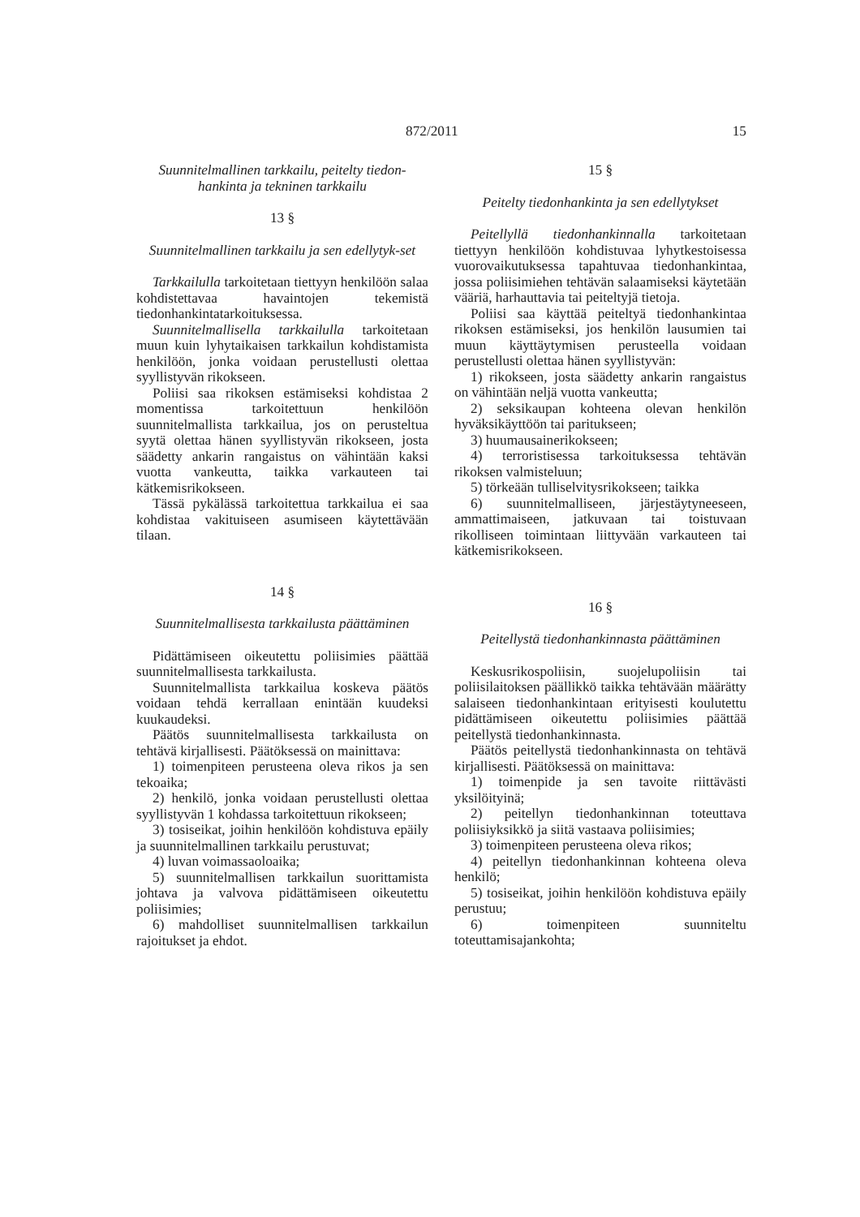872/2011 15
Suunnitelmallinen tarkkailu, peitelty tiedon-hankinta ja tekninen tarkkailu
13 §
Suunnitelmallinen tarkkailu ja sen edellytyk-set
Tarkkailulla tarkoitetaan tiettyyn henkilöön salaa kohdistettavaa havaintojen tekemistä tiedonhankintatarkoituksessa.
Suunnitelmallisella tarkkailulla tarkoitetaan muun kuin lyhytaikaisen tarkkailun kohdistamista henkilöön, jonka voidaan perustellusti olettaa syyllistyvän rikokseen.
Poliisi saa rikoksen estämiseksi kohdistaa 2 momentissa tarkoitettuun henkilöön suunnitelmallista tarkkailua, jos on perusteltua syytä olettaa hänen syyllistyvän rikokseen, josta säädetty ankarin rangaistus on vähintään kaksi vuotta vankeutta, taikka varkauteen tai kätkemisrikokseen.
Tässä pykälässä tarkoitettua tarkkailua ei saa kohdistaa vakituiseen asumiseen käytettävään tilaan.
14 §
Suunnitelmallisesta tarkkailusta päättäminen
Pidättämiseen oikeutettu poliisimies päättää suunnitelmallisesta tarkkailusta.
Suunnitelmallista tarkkailua koskeva päätös voidaan tehdä kerrallaan enintään kuudeksi kuukaudeksi.
Päätös suunnitelmallisesta tarkkailusta on tehtävä kirjallisesti. Päätöksessä on mainittava:
1) toimenpiteen perusteena oleva rikos ja sen tekoaika;
2) henkilö, jonka voidaan perustellusti olettaa syyllistyvän 1 kohdassa tarkoitettuun rikokseen;
3) tosiseikat, joihin henkilöön kohdistuva epäily ja suunnitelmallinen tarkkailu perustuvat;
4) luvan voimassaoloaika;
5) suunnitelmallisen tarkkailun suorittamista johtava ja valvova pidättämiseen oikeutettu poliisimies;
6) mahdolliset suunnitelmallisen tarkkailun rajoitukset ja ehdot.
15 §
Peitelty tiedonhankinta ja sen edellytykset
Peitellyllä tiedonhankinnalla tarkoitetaan tiettyyn henkilöön kohdistuvaa lyhytkestoisessa vuorovaikutuksessa tapahtuvaa tiedonhankintaa, jossa poliisimiehen tehtävän salaamiseksi käytetään vääriä, harhauttavia tai peiteltyjä tietoja.
Poliisi saa käyttää peiteltyä tiedonhankintaa rikoksen estämiseksi, jos henkilön lausumien tai muun käyttäytymisen perusteella voidaan perustellusti olettaa hänen syyllistyvän:
1) rikokseen, josta säädetty ankarin rangaistus on vähintään neljä vuotta vankeutta;
2) seksikaupan kohteena olevan henkilön hyväksikäyttöön tai paritukseen;
3) huumausainerikokseen;
4) terroristisessa tarkoituksessa tehtävän rikoksen valmisteluun;
5) törkeään tulliselvitysrikokseen; taikka
6) suunnitelmalliseen, järjestäytyneeseen, ammattimaiseen, jatkuvaan tai toistuvaan rikolliseen toimintaan liittyvään varkauteen tai kätkemisrikokseen.
16 §
Peitellystä tiedonhankinnasta päättäminen
Keskusrikospoliisin, suojelupoliisin tai poliisilaitoksen päällikkö taikka tehtävään määrätty salaiseen tiedonhankintaan erityisesti koulutettu pidättämiseen oikeutettu poliisimies päättää peitellystä tiedonhankinnasta.
Päätös peitellystä tiedonhankinnasta on tehtävä kirjallisesti. Päätöksessä on mainittava:
1) toimenpide ja sen tavoite riittävästi yksilöityinä;
2) peitellyn tiedonhankinnan toteuttava poliisiyksikkö ja siitä vastaava poliisimies;
3) toimenpiteen perusteena oleva rikos;
4) peitellyn tiedonhankinnan kohteena oleva henkilö;
5) tosiseikat, joihin henkilöön kohdistuva epäily perustuu;
6) toimenpiteen suunniteltu toteuttamisajankohta;